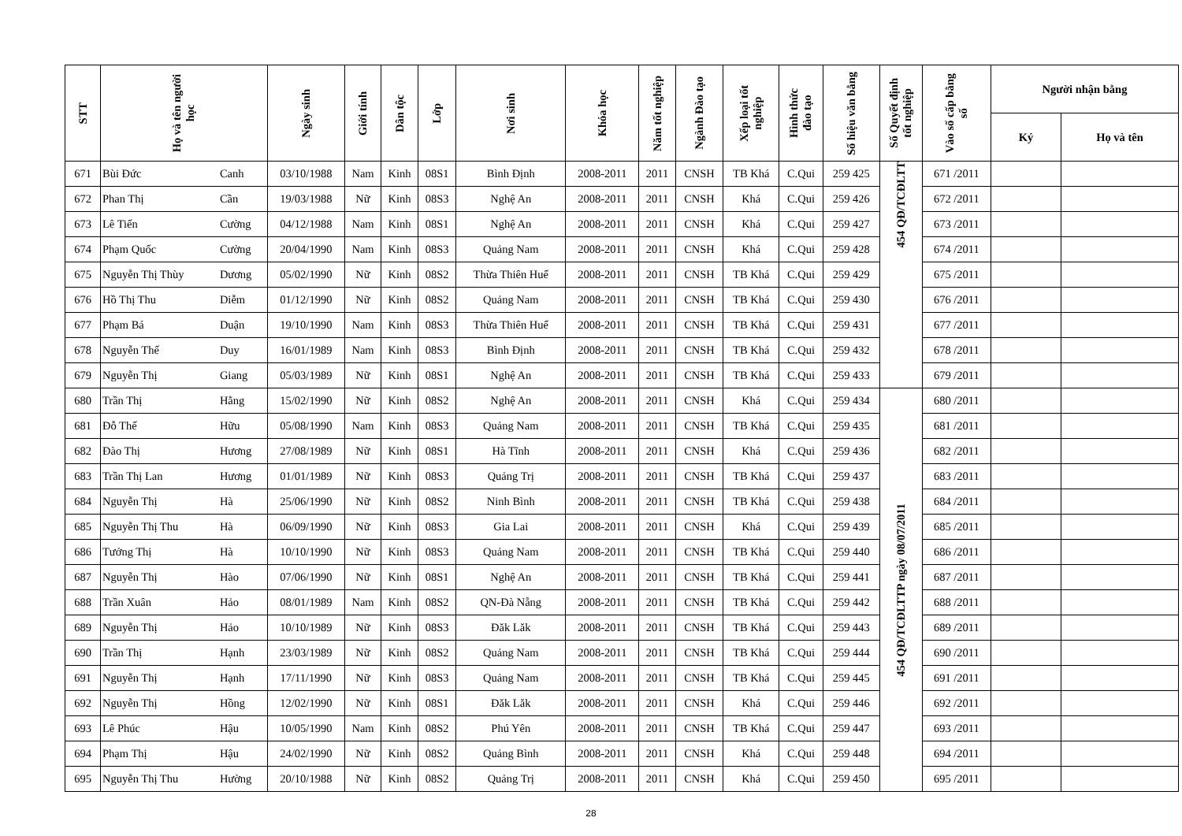| STT | Họ và tên người học | | Ngày sinh | Giới tính | Dân tộc | Lớp | Nơi sinh | Khóa học | Năm tốt nghiệp | Ngành Đào tạo | Xếp loại tốt nghiệp | Hình thức đào tạo | Số hiệu văn bằng | Số Quyết định tốt nghiệp | Vào số cấp bằng số | Người nhận bằng | |
| --- | --- | --- | --- | --- | --- | --- | --- | --- | --- | --- | --- | --- | --- | --- | --- | --- | --- |
| | | | | | | | | | | | | | | | | Ký | Họ và tên |
| 671 | Bùi Đức | Canh | 03/10/1988 | Nam | Kinh | 08S1 | Bình Định | 2008-2011 | 2011 | CNSH | TB Khá | C.Qui | 259 425 | 454 QĐ/TCĐLTT | 671 /2011 | | |
| 672 | Phan Thị | Cần | 19/03/1988 | Nữ | Kinh | 08S3 | Nghệ An | 2008-2011 | 2011 | CNSH | Khá | C.Qui | 259 426 | | 672 /2011 | | |
| 673 | Lê Tiến | Cường | 04/12/1988 | Nam | Kinh | 08S1 | Nghệ An | 2008-2011 | 2011 | CNSH | Khá | C.Qui | 259 427 | | 673 /2011 | | |
| 674 | Phạm Quốc | Cường | 20/04/1990 | Nam | Kinh | 08S3 | Quảng Nam | 2008-2011 | 2011 | CNSH | Khá | C.Qui | 259 428 | | 674 /2011 | | |
| 675 | Nguyễn Thị Thùy | Dương | 05/02/1990 | Nữ | Kinh | 08S2 | Thừa Thiên Huế | 2008-2011 | 2011 | CNSH | TB Khá | C.Qui | 259 429 | | 675 /2011 | | |
| 676 | Hồ Thị Thu | Diễm | 01/12/1990 | Nữ | Kinh | 08S2 | Quảng Nam | 2008-2011 | 2011 | CNSH | TB Khá | C.Qui | 259 430 | | 676 /2011 | | |
| 677 | Phạm Bá | Duận | 19/10/1990 | Nam | Kinh | 08S3 | Thừa Thiên Huế | 2008-2011 | 2011 | CNSH | TB Khá | C.Qui | 259 431 | | 677 /2011 | | |
| 678 | Nguyễn Thế | Duy | 16/01/1989 | Nam | Kinh | 08S3 | Bình Định | 2008-2011 | 2011 | CNSH | TB Khá | C.Qui | 259 432 | | 678 /2011 | | |
| 679 | Nguyễn Thị | Giang | 05/03/1989 | Nữ | Kinh | 08S1 | Nghệ An | 2008-2011 | 2011 | CNSH | TB Khá | C.Qui | 259 433 | | 679 /2011 | | |
| 680 | Trần Thị | Hằng | 15/02/1990 | Nữ | Kinh | 08S2 | Nghệ An | 2008-2011 | 2011 | CNSH | Khá | C.Qui | 259 434 | 454 QĐ/TCĐLTTP ngày 08/07/2011 | 680 /2011 | | |
| 681 | Đỗ Thế | Hữu | 05/08/1990 | Nam | Kinh | 08S3 | Quảng Nam | 2008-2011 | 2011 | CNSH | TB Khá | C.Qui | 259 435 | | 681 /2011 | | |
| 682 | Đào Thị | Hương | 27/08/1989 | Nữ | Kinh | 08S1 | Hà Tĩnh | 2008-2011 | 2011 | CNSH | Khá | C.Qui | 259 436 | | 682 /2011 | | |
| 683 | Trần Thị Lan | Hương | 01/01/1989 | Nữ | Kinh | 08S3 | Quảng Trị | 2008-2011 | 2011 | CNSH | TB Khá | C.Qui | 259 437 | | 683 /2011 | | |
| 684 | Nguyễn Thị | Hà | 25/06/1990 | Nữ | Kinh | 08S2 | Ninh Bình | 2008-2011 | 2011 | CNSH | TB Khá | C.Qui | 259 438 | | 684 /2011 | | |
| 685 | Nguyễn Thị Thu | Hà | 06/09/1990 | Nữ | Kinh | 08S3 | Gia Lai | 2008-2011 | 2011 | CNSH | Khá | C.Qui | 259 439 | | 685 /2011 | | |
| 686 | Tưởng Thị | Hà | 10/10/1990 | Nữ | Kinh | 08S3 | Quảng Nam | 2008-2011 | 2011 | CNSH | TB Khá | C.Qui | 259 440 | | 686 /2011 | | |
| 687 | Nguyễn Thị | Hào | 07/06/1990 | Nữ | Kinh | 08S1 | Nghệ An | 2008-2011 | 2011 | CNSH | TB Khá | C.Qui | 259 441 | | 687 /2011 | | |
| 688 | Trần Xuân | Hảo | 08/01/1989 | Nam | Kinh | 08S2 | QN-Đà Nẵng | 2008-2011 | 2011 | CNSH | TB Khá | C.Qui | 259 442 | | 688 /2011 | | |
| 689 | Nguyễn Thị | Hảo | 10/10/1989 | Nữ | Kinh | 08S3 | Đăk Lăk | 2008-2011 | 2011 | CNSH | TB Khá | C.Qui | 259 443 | | 689 /2011 | | |
| 690 | Trần Thị | Hạnh | 23/03/1989 | Nữ | Kinh | 08S2 | Quảng Nam | 2008-2011 | 2011 | CNSH | TB Khá | C.Qui | 259 444 | | 690 /2011 | | |
| 691 | Nguyễn Thị | Hạnh | 17/11/1990 | Nữ | Kinh | 08S3 | Quảng Nam | 2008-2011 | 2011 | CNSH | TB Khá | C.Qui | 259 445 | | 691 /2011 | | |
| 692 | Nguyễn Thị | Hồng | 12/02/1990 | Nữ | Kinh | 08S1 | Đăk Lăk | 2008-2011 | 2011 | CNSH | Khá | C.Qui | 259 446 | | 692 /2011 | | |
| 693 | Lê Phúc | Hậu | 10/05/1990 | Nam | Kinh | 08S2 | Phú Yên | 2008-2011 | 2011 | CNSH | TB Khá | C.Qui | 259 447 | | 693 /2011 | | |
| 694 | Phạm Thị | Hậu | 24/02/1990 | Nữ | Kinh | 08S2 | Quảng Bình | 2008-2011 | 2011 | CNSH | Khá | C.Qui | 259 448 | | 694 /2011 | | |
| 695 | Nguyễn Thị Thu | Hường | 20/10/1988 | Nữ | Kinh | 08S2 | Quảng Trị | 2008-2011 | 2011 | CNSH | Khá | C.Qui | 259 450 | | 695 /2011 | | |
28